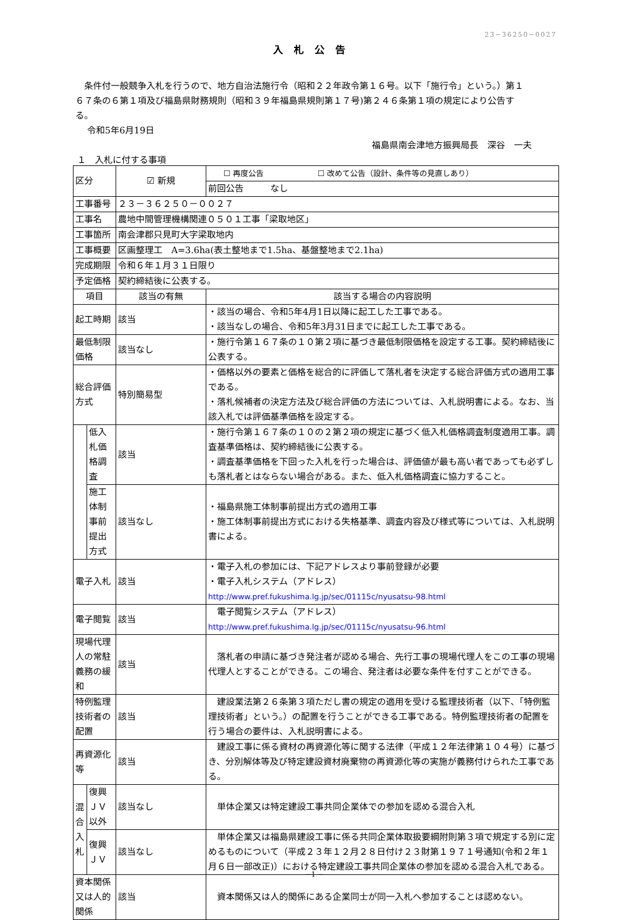23−36250−0027
入札公告
　条件付一般競争入札を行うので、地方自治法施行令（昭和２２年政令第１６号。以下「施行令」という。）第１６７条の６第１項及び福島県財務規則（昭和３９年福島県規則第１７号)第２４６条第１項の規定により公告する。
令和5年6月19日
福島県南会津地方振興局長　深谷　一夫
１　入札に付する事項
| 区分 | | ☑ 新規 | ☐ 再度公告 ☐ 改めて公告（設計、条件等の見直しあり） |
| | | | 前回公告 なし |
| 工事番号 | | ２３－３６２５０－００２７ | |
| 工事名 | | 農地中間管理機構関連０５０１工事「梁取地区」 | |
| 工事箇所 | | 南会津郡只見町大字梁取地内 | |
| 工事概要 | | 区画整理工 A=3.6ha(表土整地まで1.5ha、基盤整地まで2.1ha) | |
| 完成期限 | | 令和６年１月３１日限り | |
| 予定価格 | | 契約締結後に公表する。 | |
| 項目 | | 該当の有無 | 該当する場合の内容説明 |
| 起工時期 | | 該当 | ・該当の場合、令和5年4月1日以降に起工した工事である。 ・該当なしの場合、令和5年3月31日までに起工した工事である。 |
| 最低制限価格 | | 該当なし | ・施行令第１６７条の１０第２項に基づき最低制限価格を設定する工事。契約締結後に公表する。 |
| 総合評価方式 | | 特別簡易型 | ・価格以外の要素と価格を総合的に評価して落札者を決定する総合評価方式の適用工事である。 ・落札候補者の決定方法及び総合評価の方法については、入札説明書による。なお、当該入札では評価基準価格を設定する。 |
| | 低入札価格調査 | 該当 | ・施行令第１６７条の１０の２第２項の規定に基づく低入札価格調査制度適用工事。調査基準価格は、契約締結後に公表する。 ・調査基準価格を下回った入札を行った場合は、評価値が最も高い者であっても必ずしも落札者とはならない場合がある。また、低入札価格調査に協力すること。 |
| | 施工体制事前提出方式 | 該当なし | ・福島県施工体制事前提出方式の適用工事 ・施工体制事前提出方式における失格基準、調査内容及び様式等については、入札説明書による。 |
| 電子入札 | | 該当 | ・電子入札の参加には、下記アドレスより事前登録が必要 ・電子入札システム（アドレス） http://www.pref.fukushima.lg.jp/sec/01115c/nyusatsu-98.html |
| 電子閲覧 | | 該当 | 電子閲覧システム（アドレス） http://www.pref.fukushima.lg.jp/sec/01115c/nyusatsu-96.html |
| 現場代理人の常駐義務の緩和 | | 該当 | 落札者の申請に基づき発注者が認める場合、先行工事の現場代理人をこの工事の現場代理人とすることができる。この場合、発注者は必要な条件を付すことができる。 |
| 特例監理技術者の配置 | | 該当 | 建設業法第２６条第３項ただし書の規定の適用を受ける監理技術者（以下、「特例監理技術者」という。）の配置を行うことができる工事である。特例監理技術者の配置を行う場合の要件は、入札説明書による。 |
| 再資源化等 | | 該当 | 建設工事に係る資材の再資源化等に関する法律（平成１２年法律第１０４号）に基づき、分別解体等及び特定建設資材廃棄物の再資源化等の実施が義務付けられた工事である。 |
| 混合入札 | 復興ＪＶ以外 | 該当なし | 単体企業又は特定建設工事共同企業体での参加を認める混合入札 |
| | 復興ＪＶ | 該当なし | 単体企業又は福島県建設工事に係る共同企業体取扱要綱附則第３項で規定する別に定めるものについて（平成２３年１２月２８日付け２３財第１９７１号通知(令和２年１月６日一部改正)）における特定建設工事共同企業体の参加を認める混合入札である。 |
| 資本関係又は人的関係 | | 該当 | 資本関係又は人的関係にある企業同士が同一入札へ参加することは認めない。 |
−1 −